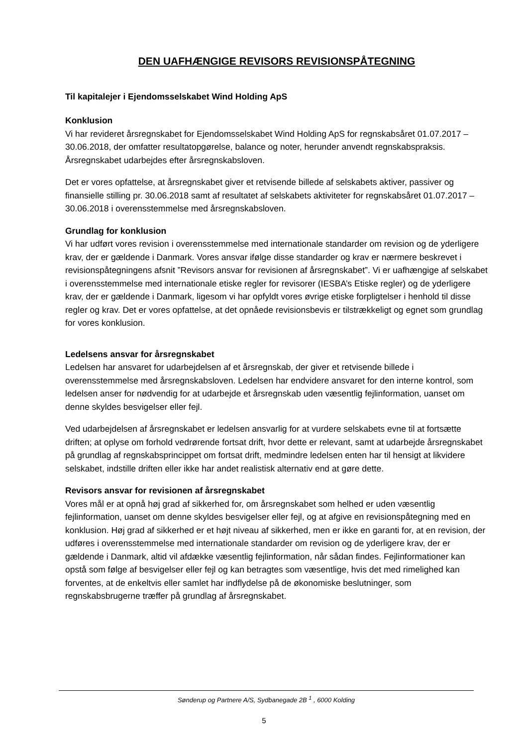DEN UAFHÆNGIGE REVISORS REVISIONSPÅTEGNING
Til kapitalejer i Ejendomsselskabet Wind Holding ApS
Konklusion
Vi har revideret årsregnskabet for Ejendomsselskabet Wind Holding ApS for regnskabsåret 01.07.2017 – 30.06.2018, der omfatter resultatopgørelse, balance og noter, herunder anvendt regnskabspraksis. Årsregnskabet udarbejdes efter årsregnskabsloven.
Det er vores opfattelse, at årsregnskabet giver et retvisende billede af selskabets aktiver, passiver og finansielle stilling pr. 30.06.2018 samt af resultatet af selskabets aktiviteter for regnskabsåret 01.07.2017 – 30.06.2018 i overensstemmelse med årsregnskabsloven.
Grundlag for konklusion
Vi har udført vores revision i overensstemmelse med internationale standarder om revision og de yderligere krav, der er gældende i Danmark. Vores ansvar ifølge disse standarder og krav er nærmere beskrevet i revisionspåtegningens afsnit ”Revisors ansvar for revisionen af årsregnskabet”. Vi er uafhængige af selskabet i overensstemmelse med internationale etiske regler for revisorer (IESBA’s Etiske regler) og de yderligere krav, der er gældende i Danmark, ligesom vi har opfyldt vores øvrige etiske forpligtelser i henhold til disse regler og krav. Det er vores opfattelse, at det opnåede revisionsbevis er tilstrækkeligt og egnet som grundlag for vores konklusion.
Ledelsens ansvar for årsregnskabet
Ledelsen har ansvaret for udarbejdelsen af et årsregnskab, der giver et retvisende billede i overensstemmelse med årsregnskabsloven. Ledelsen har endvidere ansvaret for den interne kontrol, som ledelsen anser for nødvendig for at udarbejde et årsregnskab uden væsentlig fejlinformation, uanset om denne skyldes besvigelser eller fejl.
Ved udarbejdelsen af årsregnskabet er ledelsen ansvarlig for at vurdere selskabets evne til at fortsætte driften; at oplyse om forhold vedrørende fortsat drift, hvor dette er relevant, samt at udarbejde årsregnskabet på grundlag af regnskabsprincippet om fortsat drift, medmindre ledelsen enten har til hensigt at likvidere selskabet, indstille driften eller ikke har andet realistisk alternativ end at gøre dette.
Revisors ansvar for revisionen af årsregnskabet
Vores mål er at opnå høj grad af sikkerhed for, om årsregnskabet som helhed er uden væsentlig fejlinformation, uanset om denne skyldes besvigelser eller fejl, og at afgive en revisionspåtegning med en konklusion. Høj grad af sikkerhed er et højt niveau af sikkerhed, men er ikke en garanti for, at en revision, der udføres i overensstemmelse med internationale standarder om revision og de yderligere krav, der er gældende i Danmark, altid vil afdække væsentlig fejlinformation, når sådan findes. Fejlinformationer kan opstå som følge af besvigelser eller fejl og kan betragtes som væsentlige, hvis det med rimelighed kan forventes, at de enkeltvis eller samlet har indflydelse på de økonomiske beslutninger, som regnskabsbrugerne træffer på grundlag af årsregnskabet.
Sønderup og Partnere A/S, Sydbanegade 2B <sup>1</sup> , 6000 Kolding
5